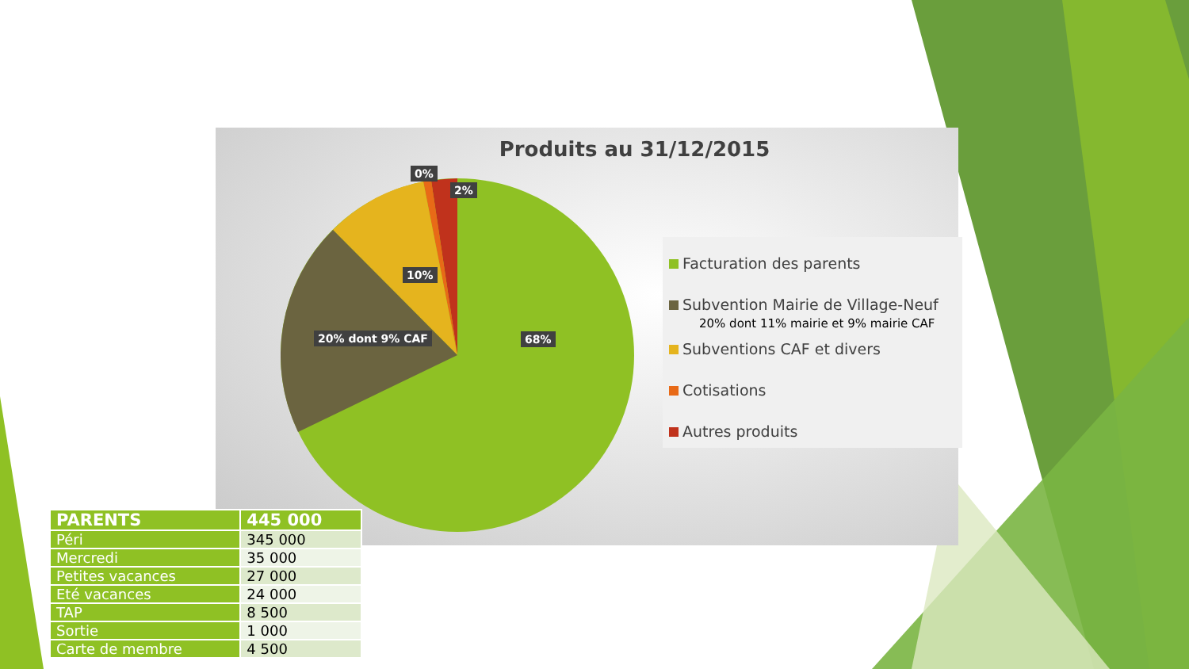Produits au 31/12/2015
0%
2%
10%
20% dont 9% CAF 68%
Facturation des parents
Subvention Mairie de Village-Neuf
20% dont 11% mairie et 9% mairie CAF
Subventions CAF et divers
Cotisations
Autres produits
| PARENTS | 445 000 |
| --- | --- |
| Péri | 345 000 |
| Mercredi | 35 000 |
| Petites vacances | 27 000 |
| Eté vacances | 24 000 |
| TAP | 8 500 |
| Sortie | 1 000 |
| Carte de membre | 4 500 |